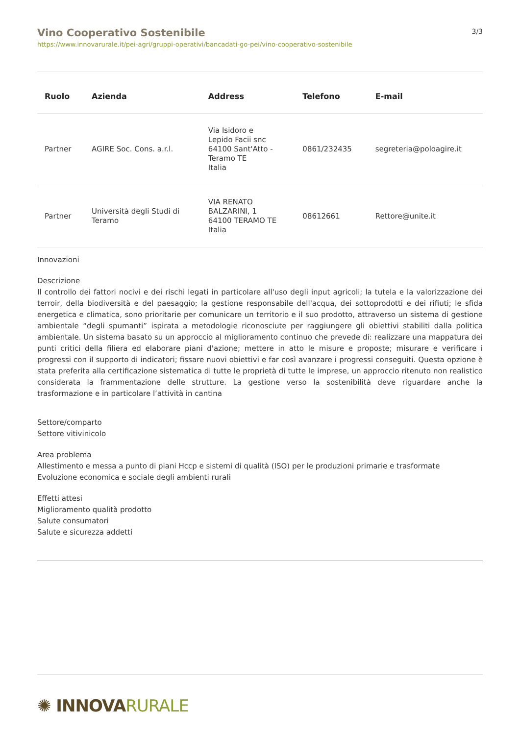Vino Cooperativo Sostenibile
https://www.innovarurale.it/pei-agri/gruppi-operativi/bancadati-go-pei/vino-cooperativo-sostenibile
3/3
| Ruolo | Azienda | Address | Telefono | E-mail |
| --- | --- | --- | --- | --- |
| Partner | AGIRE Soc. Cons. a.r.l. | Via Isidoro e Lepido Facii snc 64100 Sant'Atto - Teramo TE Italia | 0861/232435 | segreteria@poloagire.it |
| Partner | Università degli Studi di Teramo | VIA RENATO BALZARINI, 1 64100 TERAMO TE Italia | 08612661 | Rettore@unite.it |
Innovazioni
Descrizione
Il controllo dei fattori nocivi e dei rischi legati in particolare all'uso degli input agricoli; la tutela e la valorizzazione dei terroir, della biodiversità e del paesaggio; la gestione responsabile dell'acqua, dei sottoprodotti e dei rifiuti; le sfida energetica e climatica, sono prioritarie per comunicare un territorio e il suo prodotto, attraverso un sistema di gestione ambientale “degli spumanti” ispirata a metodologie riconosciute per raggiungere gli obiettivi stabiliti dalla politica ambientale. Un sistema basato su un approccio al miglioramento continuo che prevede di: realizzare una mappatura dei punti critici della filiera ed elaborare piani d'azione; mettere in atto le misure e proposte; misurare e verificare i progressi con il supporto di indicatori; fissare nuovi obiettivi e far così avanzare i progressi conseguiti. Questa opzione è stata preferita alla certificazione sistematica di tutte le proprietà di tutte le imprese, un approccio ritenuto non realistico considerata la frammentazione delle strutture. La gestione verso la sostenibilità deve riguardare anche la trasformazione e in particolare l’attività in cantina
Settore/comparto
Settore vitivinicolo
Area problema
Allestimento e messa a punto di piani Hccp e sistemi di qualità (ISO) per le produzioni primarie e trasformate
Evoluzione economica e sociale degli ambienti rurali
Effetti attesi
Miglioramento qualità prodotto
Salute consumatori
Salute e sicurezza addetti
✺ INNOVARURALE